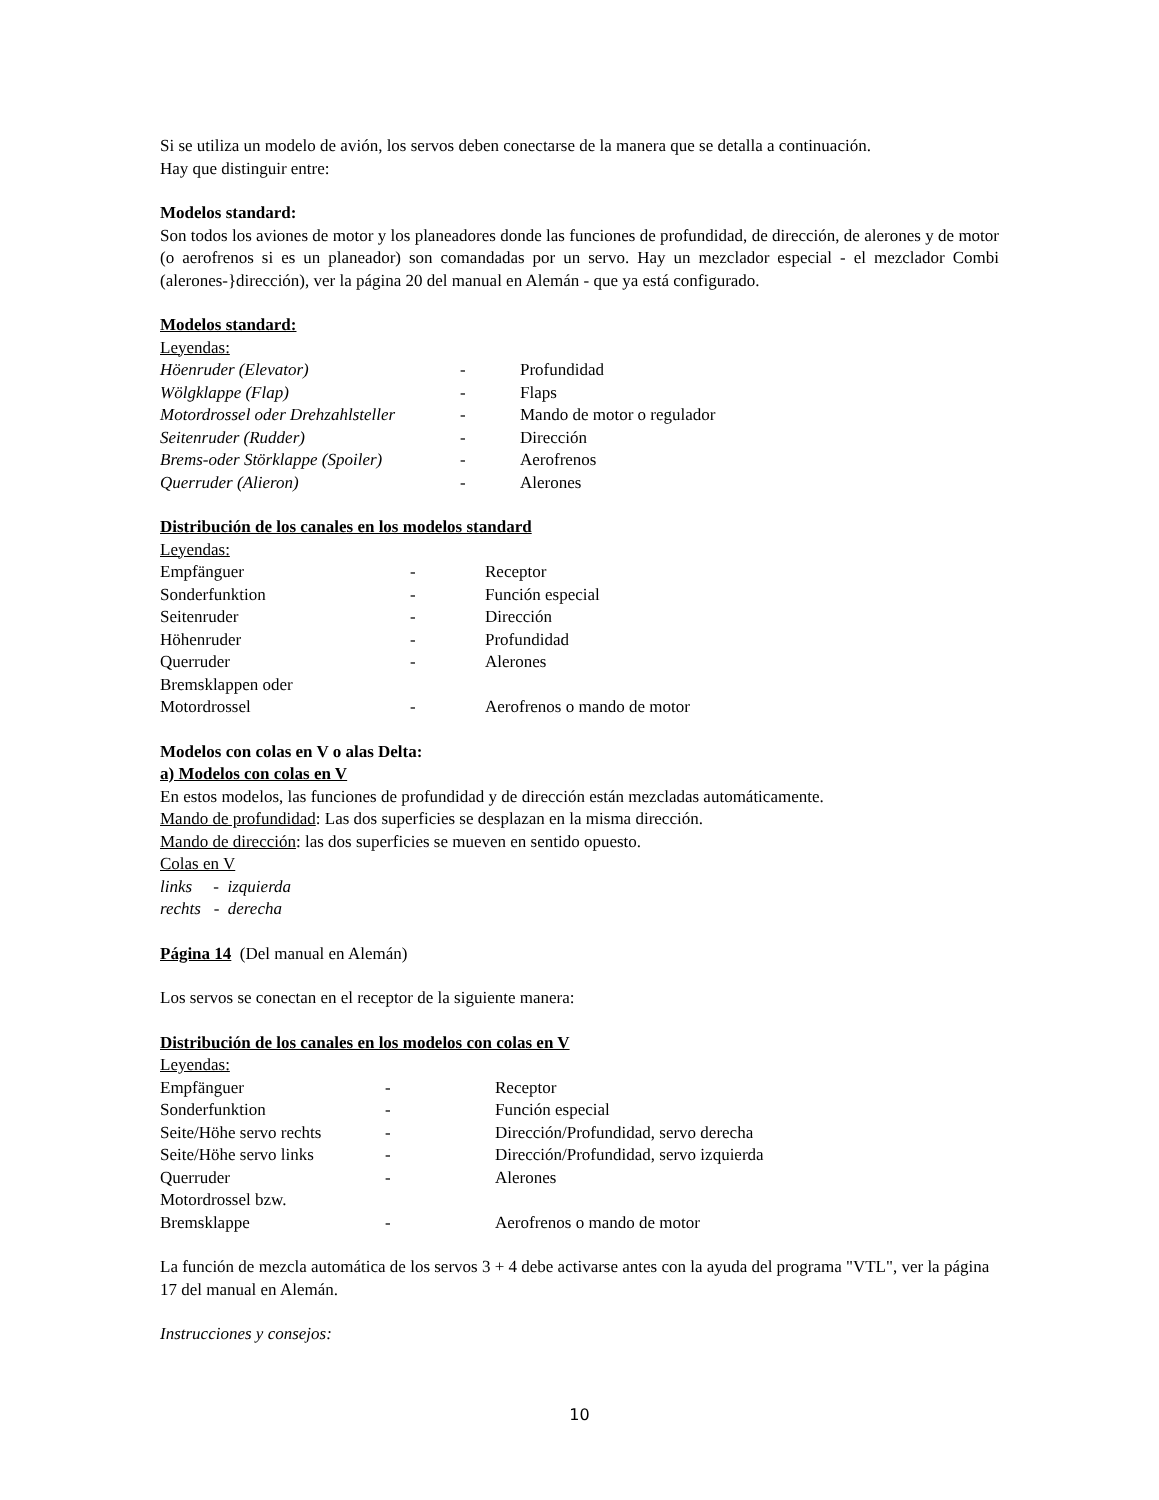Si se utiliza un modelo de avión, los servos deben conectarse de la manera que se detalla a continuación.
Hay que distinguir entre:
Modelos standard:
Son todos los aviones de motor y los planeadores donde las funciones de profundidad, de dirección, de alerones y de motor (o aerofrenos si es un planeador) son comandadas por un servo. Hay un mezclador especial - el mezclador Combi (alerones-}dirección), ver la página 20 del manual en Alemán - que ya está configurado.
Modelos standard:
Leyendas:
| Höenruder (Elevator) | - | Profundidad |
| Wölgklappe (Flap) | - | Flaps |
| Motordrossel oder Drehzahlsteller | - | Mando de motor o regulador |
| Seitenruder (Rudder) | - | Dirección |
| Brems-oder Störklappe (Spoiler) | - | Aerofrenos |
| Querruder (Alieron) | - | Alerones |
Distribución de los canales en los modelos standard
Leyendas:
| Empfänguer | - | Receptor |
| Sonderfunktion | - | Función especial |
| Seitenruder | - | Dirección |
| Höhenruder | - | Profundidad |
| Querruder | - | Alerones |
| Bremsklappen oder | | |
| Motordrossel | - | Aerofrenos o mando de motor |
Modelos con colas en V o alas Delta:
a) Modelos con colas en V
En estos modelos, las funciones de profundidad y de dirección están mezcladas automáticamente.
Mando de profundidad: Las dos superficies se desplazan en la misma dirección.
Mando de dirección: las dos superficies se mueven en sentido opuesto.
Colas en V
links - izquierda
rechts - derecha
Página 14 (Del manual en Alemán)
Los servos se conectan en el receptor de la siguiente manera:
Distribución de los canales en los modelos con colas en V
Leyendas:
| Empfänguer | - | Receptor |
| Sonderfunktion | - | Función especial |
| Seite/Höhe servo rechts | - | Dirección/Profundidad, servo derecha |
| Seite/Höhe servo links | - | Dirección/Profundidad, servo izquierda |
| Querruder | - | Alerones |
| Motordrossel bzw. | | |
| Bremsklappe | - | Aerofrenos o mando de motor |
La función de mezcla automática de los servos 3 + 4 debe activarse antes con la ayuda del programa "VTL", ver la página 17 del manual en Alemán.
Instrucciones y consejos:
10